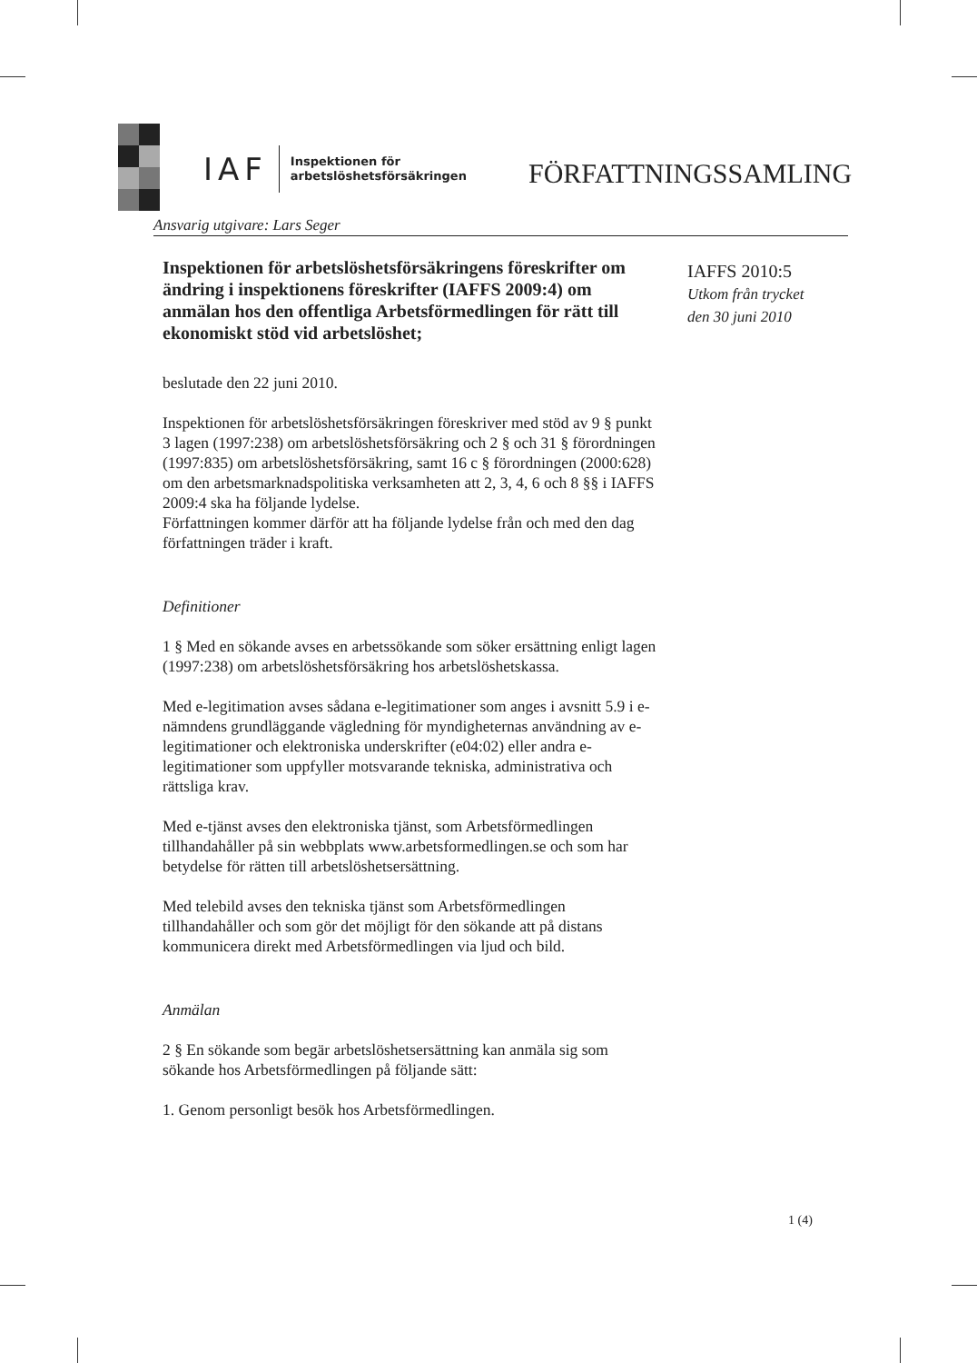IAF Inspektionen för
arbetslöshetsförsäkringen
FÖRFATTNINGSSAMLING
Ansvarig utgivare: Lars Seger
Inspektionen för arbetslöshetsförsäkringens föreskrifter om ändring i inspektionens föreskrifter (IAFFS 2009:4) om anmälan hos den offentliga Arbetsförmedlingen för rätt till ekonomiskt stöd vid arbetslöshet;
IAFFS 2010:5
Utkom från trycket
den 30 juni 2010
beslutade den 22 juni 2010.
Inspektionen för arbetslöshetsförsäkringen föreskriver med stöd av 9 § punkt 3 lagen (1997:238) om arbetslöshetsförsäkring och 2 § och 31 § förordningen (1997:835) om arbetslöshetsförsäkring, samt 16 c § förordningen (2000:628) om den arbetsmarknadspolitiska verksamheten att 2, 3, 4, 6 och 8 §§ i IAFFS 2009:4 ska ha följande lydelse.
Författningen kommer därför att ha följande lydelse från och med den dag författningen träder i kraft.
Definitioner
1 § Med en sökande avses en arbetssökande som söker ersättning enligt lagen (1997:238) om arbetslöshetsförsäkring hos arbetslöshetskassa.
Med e-legitimation avses sådana e-legitimationer som anges i avsnitt 5.9 i e-nämndens grundläggande vägledning för myndigheternas användning av e-legitimationer och elektroniska underskrifter (e04:02) eller andra e-legitimationer som uppfyller motsvarande tekniska, administrativa och rättsliga krav.
Med e-tjänst avses den elektroniska tjänst, som Arbetsförmedlingen tillhandahåller på sin webbplats www.arbetsformedlingen.se och som har betydelse för rätten till arbetslöshetsersättning.
Med telebild avses den tekniska tjänst som Arbetsförmedlingen tillhandahåller och som gör det möjligt för den sökande att på distans kommunicera direkt med Arbetsförmedlingen via ljud och bild.
Anmälan
2 § En sökande som begär arbetslöshetsersättning kan anmäla sig som sökande hos Arbetsförmedlingen på följande sätt:
1. Genom personligt besök hos Arbetsförmedlingen.
1 (4)